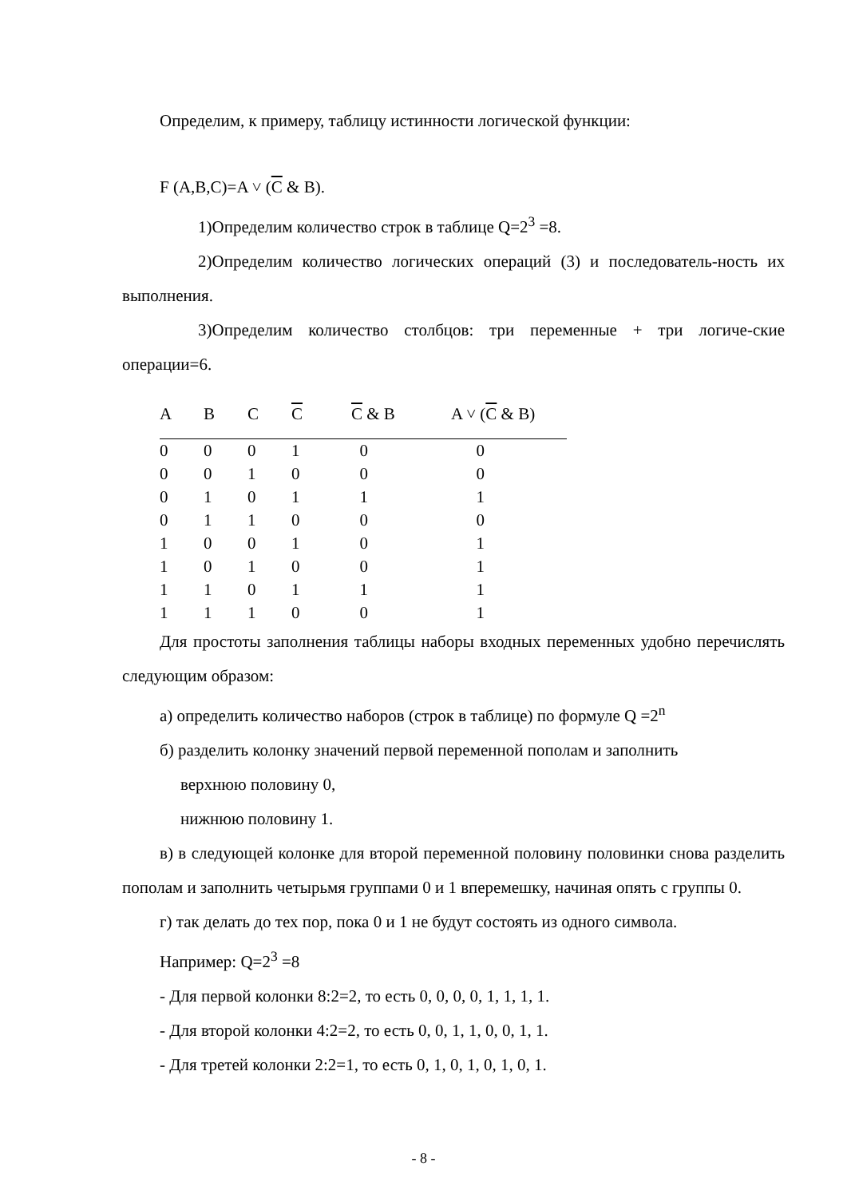Определим, к примеру, таблицу истинности логической функции:
F (A,B,C)=A ˅ (C & B).
1)Определим количество строк в таблице Q=2<sup>3</sup> =8.
2)Определим количество логических операций (3) и последователь-ность их выполнения.
3)Определим количество столбцов: три переменные + три логиче-ские операции=6.
| A | B | C | C | C & B | A ˅ ( C & B) |
| --- | --- | --- | --- | --- | --- |
| 0 | 0 | 0 | 1 | 0 | 0 |
| 0 | 0 | 1 | 0 | 0 | 0 |
| 0 | 1 | 0 | 1 | 1 | 1 |
| 0 | 1 | 1 | 0 | 0 | 0 |
| 1 | 0 | 0 | 1 | 0 | 1 |
| 1 | 0 | 1 | 0 | 0 | 1 |
| 1 | 1 | 0 | 1 | 1 | 1 |
| 1 | 1 | 1 | 0 | 0 | 1 |
Для простоты заполнения таблицы наборы входных переменных удобно перечислять следующим образом:
а) определить количество наборов (строк в таблице) по формуле Q =2<sup>n</sup>
б) разделить колонку значений первой переменной пополам и заполнить
верхнюю половину 0,
нижнюю половину 1.
в) в следующей колонке для второй переменной половину половинки снова разделить пополам и заполнить четырьмя группами 0 и 1 вперемешку, начиная опять с группы 0.
г) так делать до тех пор, пока 0 и 1 не будут состоять из одного символа.
Например: Q=2<sup>3</sup> =8
- Для первой колонки 8:2=2, то есть 0, 0, 0, 0, 1, 1, 1, 1.
- Для второй колонки 4:2=2, то есть 0, 0, 1, 1, 0, 0, 1, 1.
- Для третей колонки 2:2=1, то есть 0, 1, 0, 1, 0, 1, 0, 1.
- 8 -